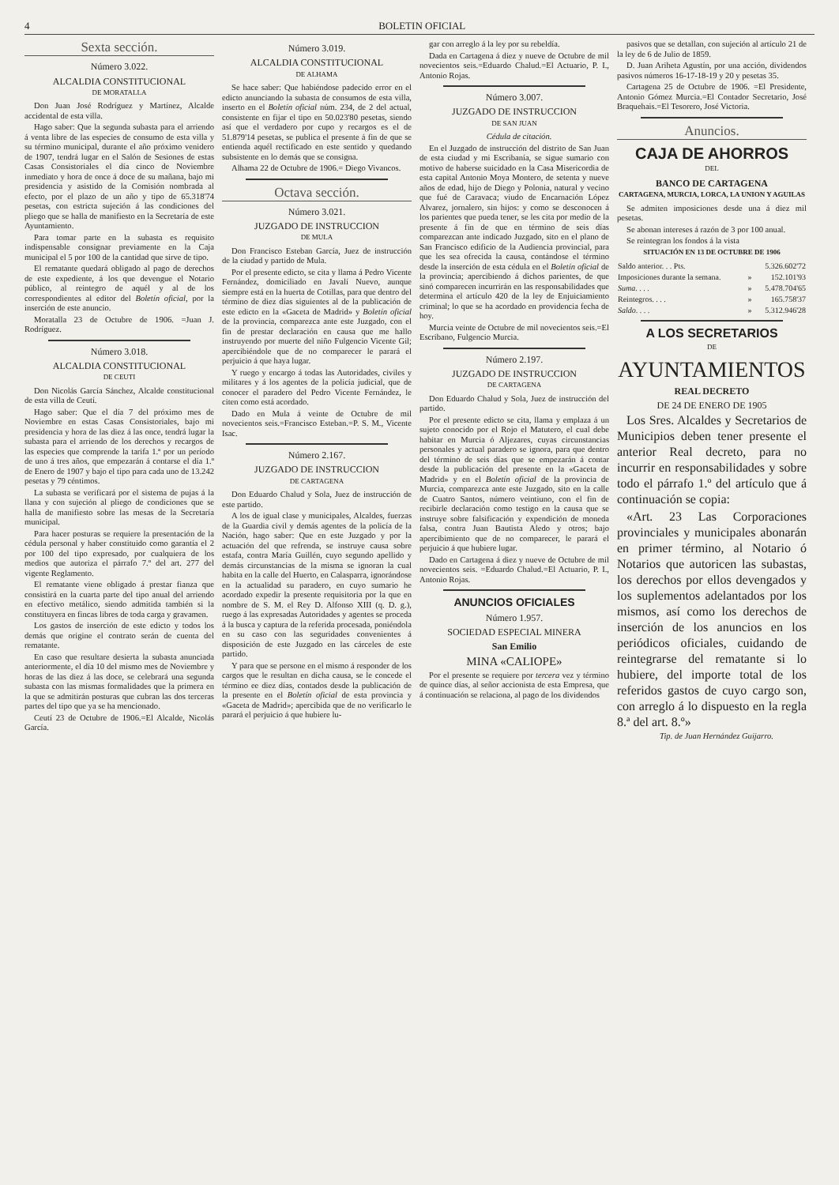4 BOLETIN OFICIAL
Sexta sección.
Número 3.022.
ALCALDIA CONSTITUCIONAL
DE MORATALLA
Don Juan José Rodríguez y Martínez, Alcalde accidental de esta villa.
Hago saber: Que la segunda subasta para el arriendo á venta libre de las especies de consumo de esta villa y su término municipal, durante el año próximo venidero de 1907, tendrá lugar en el Salón de Sesiones de estas Casas Consistoriales el día cinco de Noviembre inmediato y hora de once á doce de su mañana, bajo mi presidencia y asistido de la Comisión nombrada al efecto, por el plazo de un año y tipo de 65.318'74 pesetas, con estricta sujeción á las condiciones del pliego que se halla de manifiesto en la Secretaría de este Ayuntamiento.
Para tomar parte en la subasta es requisito indispensable consignar previamente en la Caja municipal el 5 por 100 de la cantidad que sirve de tipo.
El rematante quedará obligado al pago de derechos de este expediente, á los que devengue el Notario público, al reintegro de aquél y al de los correspondientes al editor del Boletín oficial, por la inserción de este anuncio.
Moratalla 23 de Octubre de 1906. =Juan J. Rodríguez.
Número 3.018.
ALCALDIA CONSTITUCIONAL
DE CEUTI
Don Nicolás García Sánchez, Alcalde constitucional de esta villa de Ceutí.
Hago saber: Que el día 7 del próximo mes de Noviembre en estas Casas Consistoriales, bajo mi presidencia y hora de las diez á las once, tendrá lugar la subasta para el arriendo de los derechos y recargos de las especies que comprende la tarifa 1.ª por un período de uno á tres años, que empezarán á contarse el día 1.º de Enero de 1907 y bajo el tipo para cada uno de 13.242 pesetas y 79 céntimos.
La subasta se verificará por el sistema de pujas á la llana y con sujeción al pliego de condiciones que se halla de manifiesto sobre las mesas de la Secretaría municipal.
Para hacer posturas se requiere la presentación de la cédula personal y haber constituido como garantía el 2 por 100 del tipo expresado, por cualquiera de los medios que autoriza el párrafo 7.º del art. 277 del vigente Reglamento.
El rematante viene obligado á prestar fianza que consistirá en la cuarta parte del tipo anual del arriendo en efectivo metálico, siendo admitida también si la constituyera en fincas libres de toda carga y gravamen.
Los gastos de inserción de este edicto y todos los demás que origine el contrato serán de cuenta del rematante.
En caso que resultare desierta la subasta anunciada anteriormente, el día 10 del mismo mes de Noviembre y horas de las diez á las doce, se celebrará una segunda subasta con las mismas formalidades que la primera en la que se admitirán posturas que cubran las dos terceras partes del tipo que ya se ha mencionado.
Ceutí 23 de Octubre de 1906.=El Alcalde, Nicolás García.
Número 3.019.
ALCALDIA CONSTITUCIONAL
DE ALHAMA
Se hace saber: Que habiéndose padecido error en el edicto anunciando la subasta de consumos de esta villa, inserto en el Boletín oficial núm. 234, de 2 del actual, consistente en fijar el tipo en 50.023'80 pesetas, siendo así que el verdadero por cupo y recargos es el de 51.879'14 pesetas, se publica el presente á fin de que se entienda aquél rectificado en este sentido y quedando subsistente en lo demás que se consigna.
Alhama 22 de Octubre de 1906.= Diego Vivancos.
Octava sección.
Número 3.021.
JUZGADO DE INSTRUCCION
DE MULA
Don Francisco Esteban García, Juez de instrucción de la ciudad y partido de Mula.
Por el presente edicto, se cita y llama á Pedro Vicente Fernández, domiciliado en Javalí Nuevo, aunque siempre está en la huerta de Cotillas, para que dentro del término de diez días siguientes al de la publicación de este edicto en la «Gaceta de Madrid» y Boletín oficial de la provincia, comparezca ante este Juzgado, con el fin de prestar declaración en causa que me hallo instruyendo por muerte del niño Fulgencio Vicente Gil; apercibiéndole que de no comparecer le parará el perjuicio á que haya lugar.
Y ruego y encargo á todas las Autoridades, civiles y militares y á los agentes de la policía judicial, que de conocer el paradero del Pedro Vicente Fernández, le citen como está acordado.
Dado en Mula á veinte de Octubre de mil novecientos seis.=Francisco Esteban.=P. S. M., Vicente Isac.
Número 2.167.
JUZGADO DE INSTRUCCION
DE CARTAGENA
Don Eduardo Chalud y Sola, Juez de instrucción de este partido.
A los de igual clase y municipales, Alcaldes, fuerzas de la Guardia civil y demás agentes de la policía de la Nación, hago saber: Que en este Juzgado y por la actuación del que refrenda, se instruye causa sobre estafa, contra María Guillén, cuyo segundo apellido y demás circunstancias de la misma se ignoran la cual habita en la calle del Huerto, en Calasparra, ignorándose en la actualidad su paradero, en cuyo sumario he acordado expedir la presente requisitoria por la que en nombre de S. M. el Rey D. Alfonso XIII (q. D. g.), ruego á las expresadas Autoridades y agentes se proceda á la busca y captura de la referida procesada, poniéndola en su caso con las seguridades convenientes á disposición de este Juzgado en las cárceles de este partido.
Y para que se persone en el mismo á responder de los cargos que le resultan en dicha causa, se le concede el término ee diez días, contados desde la publicación de la presente en el Boletín oficial de esta provincia y «Gaceta de Madrid»; apercibida que de no verificarlo le parará el perjuicio á que hubiere lu-
gar con arreglo á la ley por su rebeldía.
Dada en Cartagena á diez y nueve de Octubre de mil novecientos seis.=Eduardo Chalud.=El Actuario, P. I., Antonio Rojas.
Número 3.007.
JUZGADO DE INSTRUCCION
DE SAN JUAN
Cédula de citación.
En el Juzgado de instrucción del distrito de San Juan de esta ciudad y mi Escribanía, se sigue sumario con motivo de haberse suicidado en la Casa Misericordia de esta capital Antonio Moya Montero, de setenta y nueve años de edad, hijo de Diego y Polonia, natural y vecino que fué de Caravaca; viudo de Encarnación López Alvarez, jornalero, sin hijos: y como se desconocen á los parientes que pueda tener, se les cita por medio de la presente á fin de que en término de seis días comparezcan ante indicado Juzgado, sito en el plano de San Francisco edificio de la Audiencia provincial, para que les sea ofrecida la causa, contándose el término desde la inserción de esta cédula en el Boletín oficial de la provincia; apercibiendo á dichos parientes, de que sinó comparecen incurrirán en las responsabilidades que determina el artículo 420 de la ley de Enjuiciamiento criminal; lo que se ha acordado en providencia fecha de hoy.
Murcia veinte de Octubre de mil novecientos seis.=El Escribano, Fulgencio Murcia.
Número 2.197.
JUZGADO DE INSTRUCCION
DE CARTAGENA
Don Eduardo Chalud y Sola, Juez de instrucción del partido.
Por el presente edicto se cita, llama y emplaza á un sujeto conocido por el Rojo el Matutero, el cual debe habitar en Murcia ó Aljezares, cuyas circunstancias personales y actual paradero se ignora, para que dentro del término de seis días que se empezarán á contar desde la publicación del presente en la «Gaceta de Madrid» y en el Boletín oficial de la provincia de Murcia, comparezca ante este Juzgado, sito en la calle de Cuatro Santos, número veintiuno, con el fin de recibirle declaración como testigo en la causa que se instruye sobre falsificación y expendición de moneda falsa, contra Juan Bautista Aledo y otros; bajo apercibimiento que de no comparecer, le parará el perjuicio á que hubiere lugar.
Dado en Cartagena á diez y nueve de Octubre de mil novecientos seis. =Eduardo Chalud.=El Actuario, P. I., Antonio Rojas.
ANUNCIOS OFICIALES
Número 1.957.
SOCIEDAD ESPECIAL MINERA
San Emilio
MINA «CALIOPE»
Por el presente se requiere por tercera vez y término de quince días, al señor accionista de esta Empresa, que á continuación se relaciona, al pago de los dividendos
pasivos que se detallan, con sujeción al artículo 21 de la ley de 6 de Julio de 1859.
D. Juan Ariheta Agustín, por una acción, dividendos pasivos números 16-17-18-19 y 20 y pesetas 35.
Cartagena 25 de Octubre de 1906. =El Presidente, Antonio Gómez Murcia.=El Contador Secretario, José Braquehais.=El Tesorero, José Victoria.
Anuncios.
CAJA DE AHORROS
DEL
BANCO DE CARTAGENA
CARTAGENA, MURCIA, LORCA, LA UNION Y AGUILAS
Se admiten imposiciones desde una á diez mil pesetas.
Se abonan intereses á razón de 3 por 100 anual.
Se reintegran los fondos á la vista
SITUACIÓN EN 13 DE OCTUBRE DE 1906
| Saldo anterior. . . Pts. | | 5.326.602'72 |
| Imposiciones durante la semana. | » | 152.101'93 |
| Suma . . . . | » | 5.478.704'65 |
| Reintegros. . . . | » | 165.758'37 |
| Saldo . . . . | » | 5.312.946'28 |
A LOS SECRETARIOS
DE
AYUNTAMIENTOS
REAL DECRETO
DE 24 DE ENERO DE 1905
Los Sres. Alcaldes y Secretarios de Municipios deben tener presente el anterior Real decreto, para no incurrir en responsabilidades y sobre todo el párrafo 1.º del artículo que á continuación se copia:
«Art. 23 Las Corporaciones provinciales y municipales abonarán en primer término, al Notario ó Notarios que autoricen las subastas, los derechos por ellos devengados y los suplementos adelantados por los mismos, así como los derechos de inserción de los anuncios en los periódicos oficiales, cuidando de reintegrarse del rematante si lo hubiere, del importe total de los referidos gastos de cuyo cargo son, con arreglo á lo dispuesto en la regla 8.ª del art. 8.º»
Tip. de Juan Hernández Guijarro.